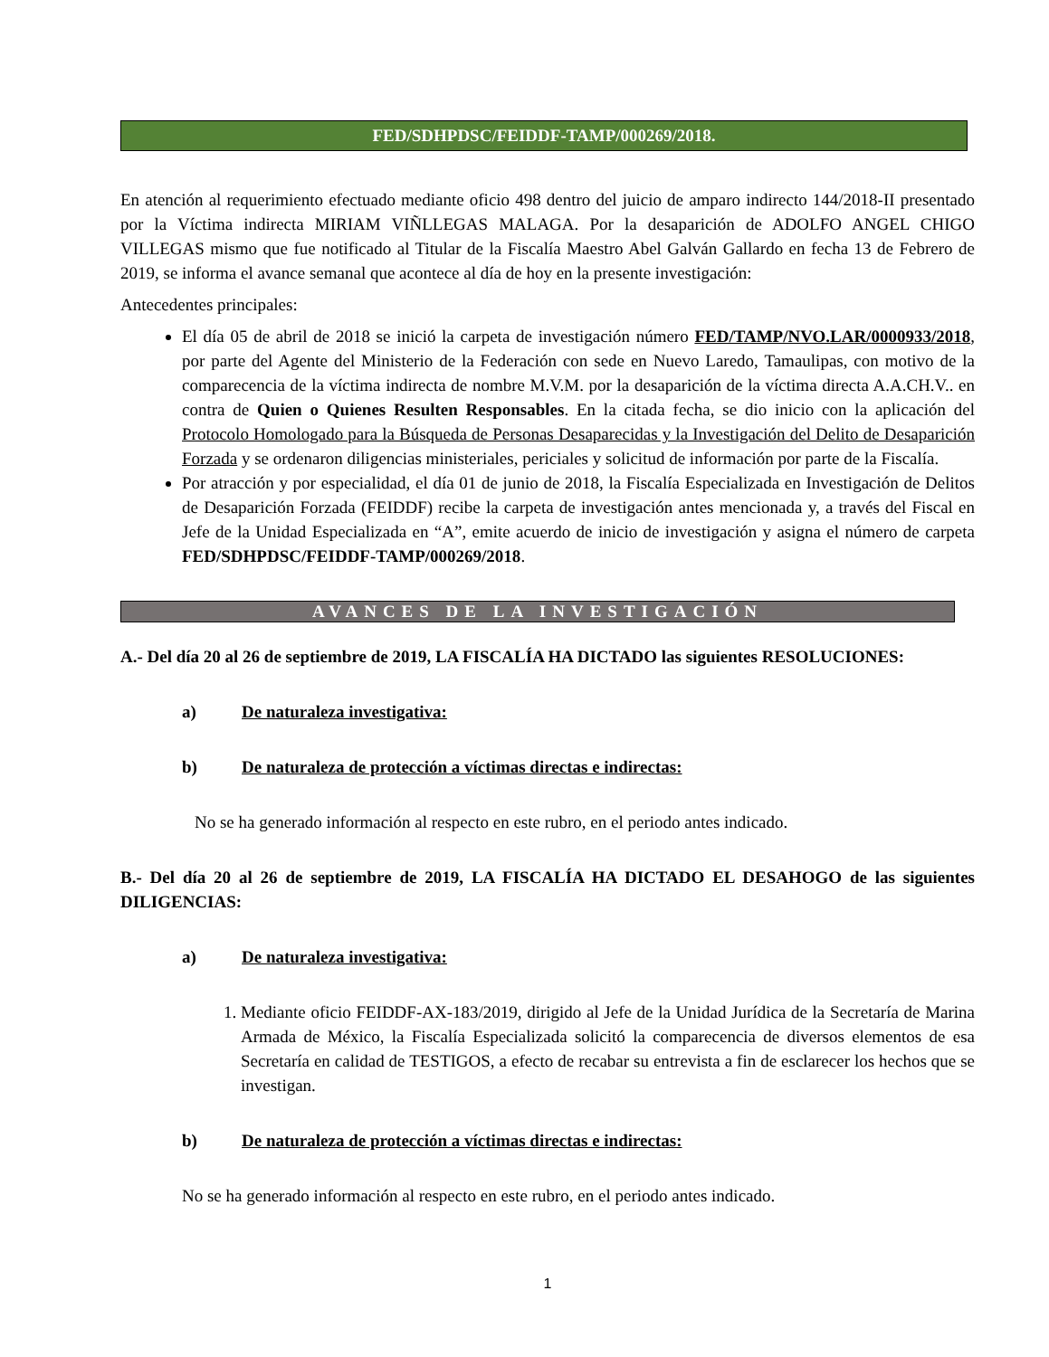FED/SDHPDSC/FEIDDF-TAMP/000269/2018.
En atención al requerimiento efectuado mediante oficio 498 dentro del juicio de amparo indirecto 144/2018-II presentado por la Víctima indirecta MIRIAM VIÑLLEGAS MALAGA. Por la desaparición de ADOLFO ANGEL CHIGO VILLEGAS mismo que fue notificado al Titular de la Fiscalía Maestro Abel Galván Gallardo en fecha 13 de Febrero de 2019, se informa el avance semanal que acontece al día de hoy en la presente investigación:
Antecedentes principales:
El día 05 de abril de 2018 se inició la carpeta de investigación número FED/TAMP/NVO.LAR/0000933/2018, por parte del Agente del Ministerio de la Federación con sede en Nuevo Laredo, Tamaulipas, con motivo de la comparecencia de la víctima indirecta de nombre M.V.M. por la desaparición de la víctima directa A.A.CH.V.. en contra de Quien o Quienes Resulten Responsables. En la citada fecha, se dio inicio con la aplicación del Protocolo Homologado para la Búsqueda de Personas Desaparecidas y la Investigación del Delito de Desaparición Forzada y se ordenaron diligencias ministeriales, periciales y solicitud de información por parte de la Fiscalía.
Por atracción y por especialidad, el día 01 de junio de 2018, la Fiscalía Especializada en Investigación de Delitos de Desaparición Forzada (FEIDDF) recibe la carpeta de investigación antes mencionada y, a través del Fiscal en Jefe de la Unidad Especializada en “A”, emite acuerdo de inicio de investigación y asigna el número de carpeta FED/SDHPDSC/FEIDDF-TAMP/000269/2018.
AVANCES DE LA INVESTIGACIÓN
A.- Del día 20 al 26 de septiembre de 2019, LA FISCALÍA HA DICTADO las siguientes RESOLUCIONES:
a) De naturaleza investigativa:
b) De naturaleza de protección a víctimas directas e indirectas:
No se ha generado información al respecto en este rubro, en el periodo antes indicado.
B.- Del día 20 al 26 de septiembre de 2019, LA FISCALÍA HA DICTADO EL DESAHOGO de las siguientes DILIGENCIAS:
a) De naturaleza investigativa:
1. Mediante oficio FEIDDF-AX-183/2019, dirigido al Jefe de la Unidad Jurídica de la Secretaría de Marina Armada de México, la Fiscalía Especializada solicitó la comparecencia de diversos elementos de esa Secretaría en calidad de TESTIGOS, a efecto de recabar su entrevista a fin de esclarecer los hechos que se investigan.
b) De naturaleza de protección a víctimas directas e indirectas:
No se ha generado información al respecto en este rubro, en el periodo antes indicado.
1